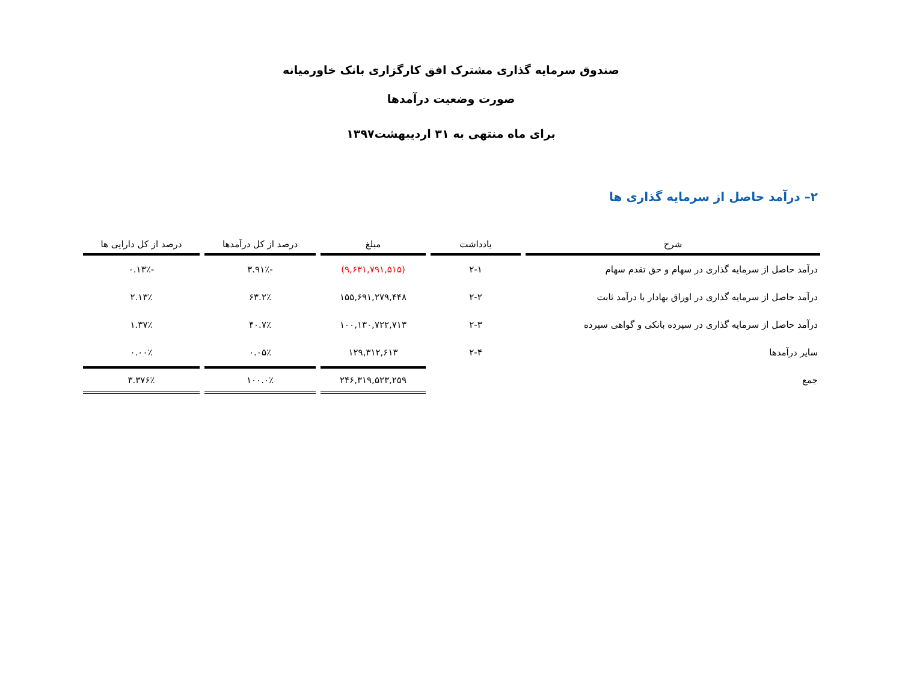صندوق سرمایه گذاری مشترک افق کارگزاری بانک خاورمیانه
صورت وضعیت درآمدها
برای ماه منتهی به ۳۱ اردیبهشت۱۳۹۷
۲– درآمد حاصل از سرمایه گذاری ها
| شرح | یادداشت | مبلغ | درصد از کل درآمدها | درصد از کل دارایی ها |
| --- | --- | --- | --- | --- |
| درآمد حاصل از سرمایه گذاری در سهام و حق تقدم سهام | ۲-۱ | (۹,۶۳۱,۷۹۱,۵۱۵) | -۳.۹۱٪ | -۰.۱۳٪ |
| درآمد حاصل از سرمایه گذاری در اوراق بهادار با درآمد ثابت | ۲-۲ | ۱۵۵,۶۹۱,۲۷۹,۴۴۸ | ۶۳.۲٪ | ۲.۱۳٪ |
| درآمد حاصل از سرمایه گذاری در سپرده بانکی و گواهی سپرده | ۲-۳ | ۱۰۰,۱۳۰,۷۲۲,۷۱۳ | ۴۰.۷٪ | ۱.۳۷٪ |
| سایر درآمدها | ۲-۴ | ۱۲۹,۳۱۲,۶۱۳ | ۰.۰۵٪ | ۰.۰۰٪ |
| جمع | | ۲۴۶,۳۱۹,۵۲۳,۲۵۹ | ۱۰۰.۰٪ | ۳.۳۷۶٪ |